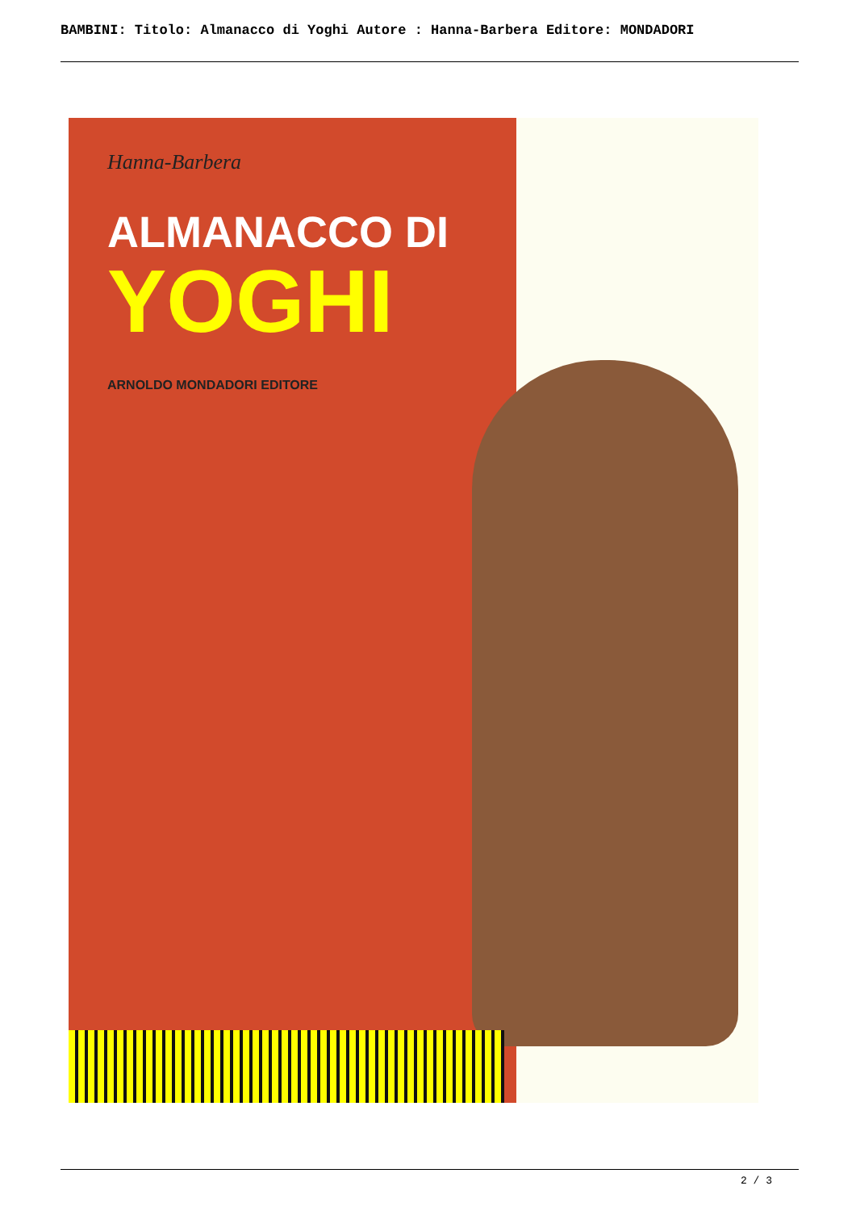BAMBINI: Titolo: Almanacco di Yoghi Autore : Hanna-Barbera Editore: MONDADORI
Hanna-Barbera
ALMANACCO DI
YOGHI
ARNOLDO MONDADORI EDITORE
2 / 3